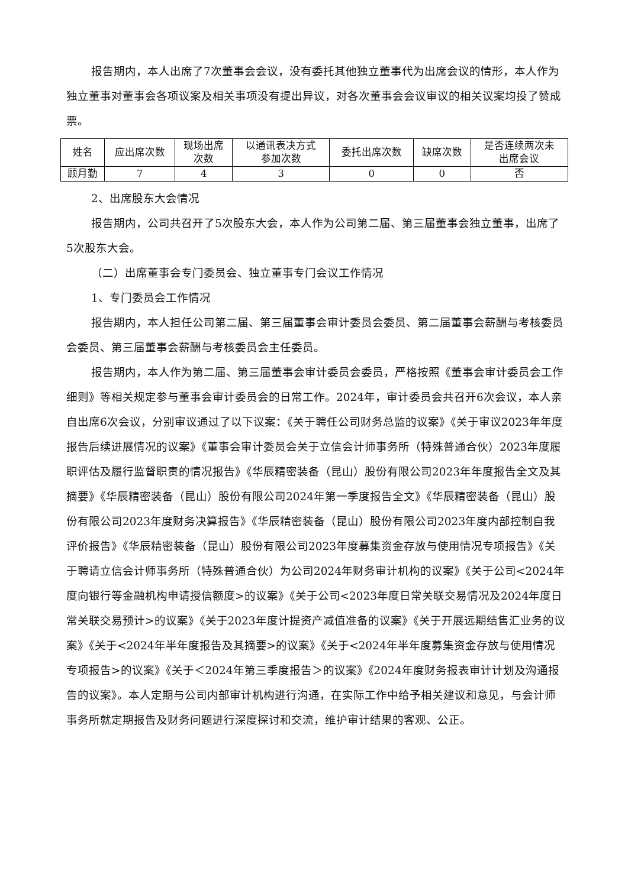报告期内，本人出席了7次董事会会议，没有委托其他独立董事代为出席会议的情形，本人作为独立董事对董事会各项议案及相关事项没有提出异议，对各次董事会会议审议的相关议案均投了赞成票。
| 姓名 | 应出席次数 | 现场出席 次数 | 以通讯表决方式 参加次数 | 委托出席次数 | 缺席次数 | 是否连续两次未 出席会议 |
| 顾月勤 | 7 | 4 | 3 | 0 | 0 | 否 |
2、出席股东大会情况
报告期内，公司共召开了5次股东大会，本人作为公司第二届、第三届董事会独立董事，出席了5次股东大会。
（二）出席董事会专门委员会、独立董事专门会议工作情况
1、专门委员会工作情况
报告期内，本人担任公司第二届、第三届董事会审计委员会委员、第二届董事会薪酬与考核委员会委员、第三届董事会薪酬与考核委员会主任委员。
报告期内，本人作为第二届、第三届董事会审计委员会委员，严格按照《董事会审计委员会工作细则》等相关规定参与董事会审计委员会的日常工作。2024年，审计委员会共召开6次会议，本人亲自出席6次会议，分别审议通过了以下议案：《关于聘任公司财务总监的议案》《关于审议2023年年度报告后续进展情况的议案》《董事会审计委员会关于立信会计师事务所（特殊普通合伙）2023年度履职评估及履行监督职责的情况报告》《华辰精密装备（昆山）股份有限公司2023年年度报告全文及其摘要》《华辰精密装备（昆山）股份有限公司2024年第一季度报告全文》《华辰精密装备（昆山）股份有限公司2023年度财务决算报告》《华辰精密装备（昆山）股份有限公司2023年度内部控制自我评价报告》《华辰精密装备（昆山）股份有限公司2023年度募集资金存放与使用情况专项报告》《关于聘请立信会计师事务所（特殊普通合伙）为公司2024年财务审计机构的议案》《关于公司<2024年度向银行等金融机构申请授信额度>的议案》《关于公司<2023年度日常关联交易情况及2024年度日常关联交易预计>的议案》《关于2023年度计提资产减值准备的议案》《关于开展远期结售汇业务的议案》《关于<2024年半年度报告及其摘要>的议案》《关于<2024年半年度募集资金存放与使用情况专项报告>的议案》《关于＜2024年第三季度报告＞的议案》《2024年度财务报表审计计划及沟通报告的议案》。本人定期与公司内部审计机构进行沟通，在实际工作中给予相关建议和意见，与会计师事务所就定期报告及财务问题进行深度探讨和交流，维护审计结果的客观、公正。